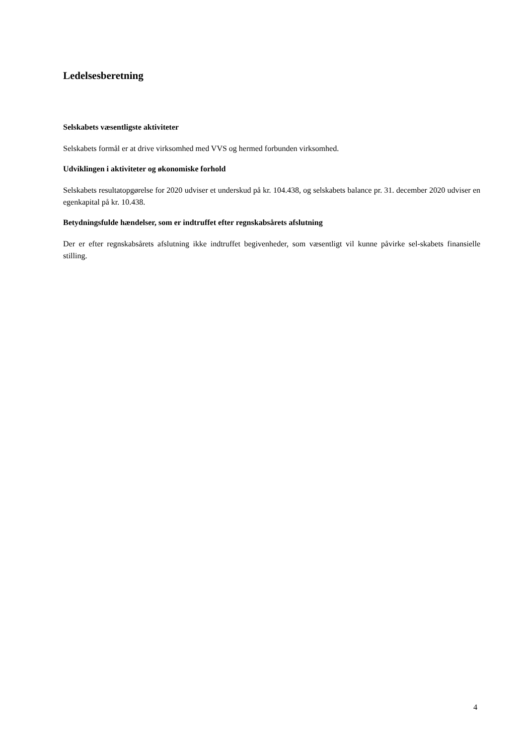Ledelsesberetning
Selskabets væsentligste aktiviteter
Selskabets formål er at drive virksomhed med VVS og hermed forbunden virksomhed.
Udviklingen i aktiviteter og økonomiske forhold
Selskabets resultatopgørelse for 2020 udviser et underskud på kr. 104.438, og selskabets balance pr. 31. december 2020 udviser en egenkapital på kr. 10.438.
Betydningsfulde hændelser, som er indtruffet efter regnskabsårets afslutning
Der er efter regnskabsårets afslutning ikke indtruffet begivenheder, som væsentligt vil kunne påvirke sel-skabets finansielle stilling.
4